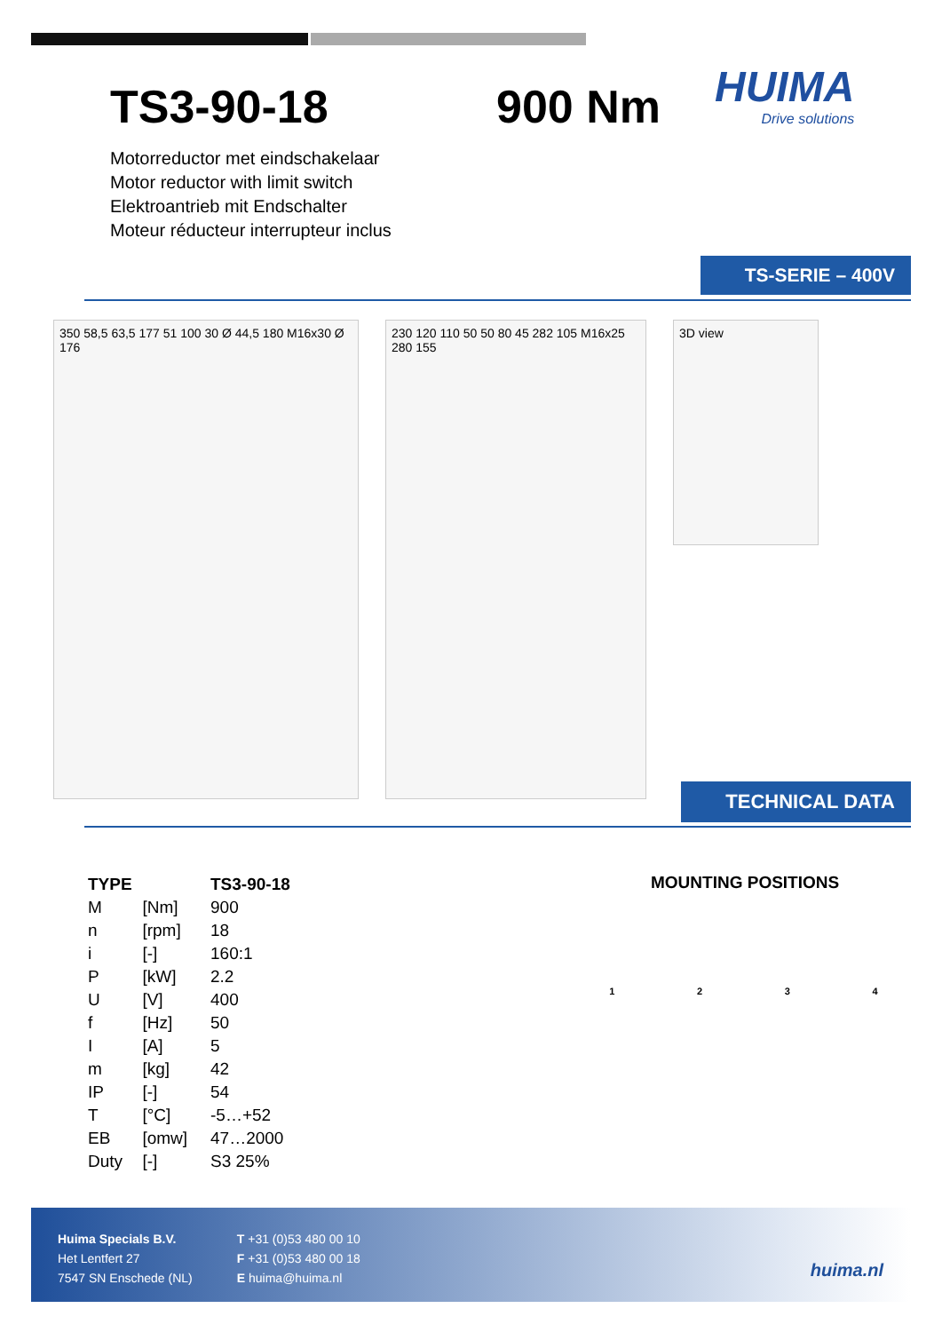TS3-90-18 900 Nm HUIMA
Drive solutions
Motorreductor met eindschakelaar
Motor reductor with limit switch
Elektroantrieb mit Endschalter
Moteur réducteur interrupteur inclus
TS-SERIE – 400V
350 58,5 63,5 177 51 100 30 Ø 44,5 180 M16x30 Ø 176
230 120 110 50 50 80 45 282 105 M16x25 280 155
3D view
TECHNICAL DATA
| TYPE | | TS3-90-18 |
| --- | --- | --- |
| M | [Nm] | 900 |
| n | [rpm] | 18 |
| i | [-] | 160:1 |
| P | [kW] | 2.2 |
| U | [V] | 400 |
| f | [Hz] | 50 |
| I | [A] | 5 |
| m | [kg] | 42 |
| IP | [-] | 54 |
| T | [°C] | -5…+52 |
| EB | [omw] | 47…2000 |
| Duty | [-] | S3 25% |
MOUNTING POSITIONS
1 2 3 4
Huima Specials B.V.
Het Lentfert 27
7547 SN Enschede (NL)
T +31 (0)53 480 00 10
F +31 (0)53 480 00 18
E huima@huima.nl
huima.nl